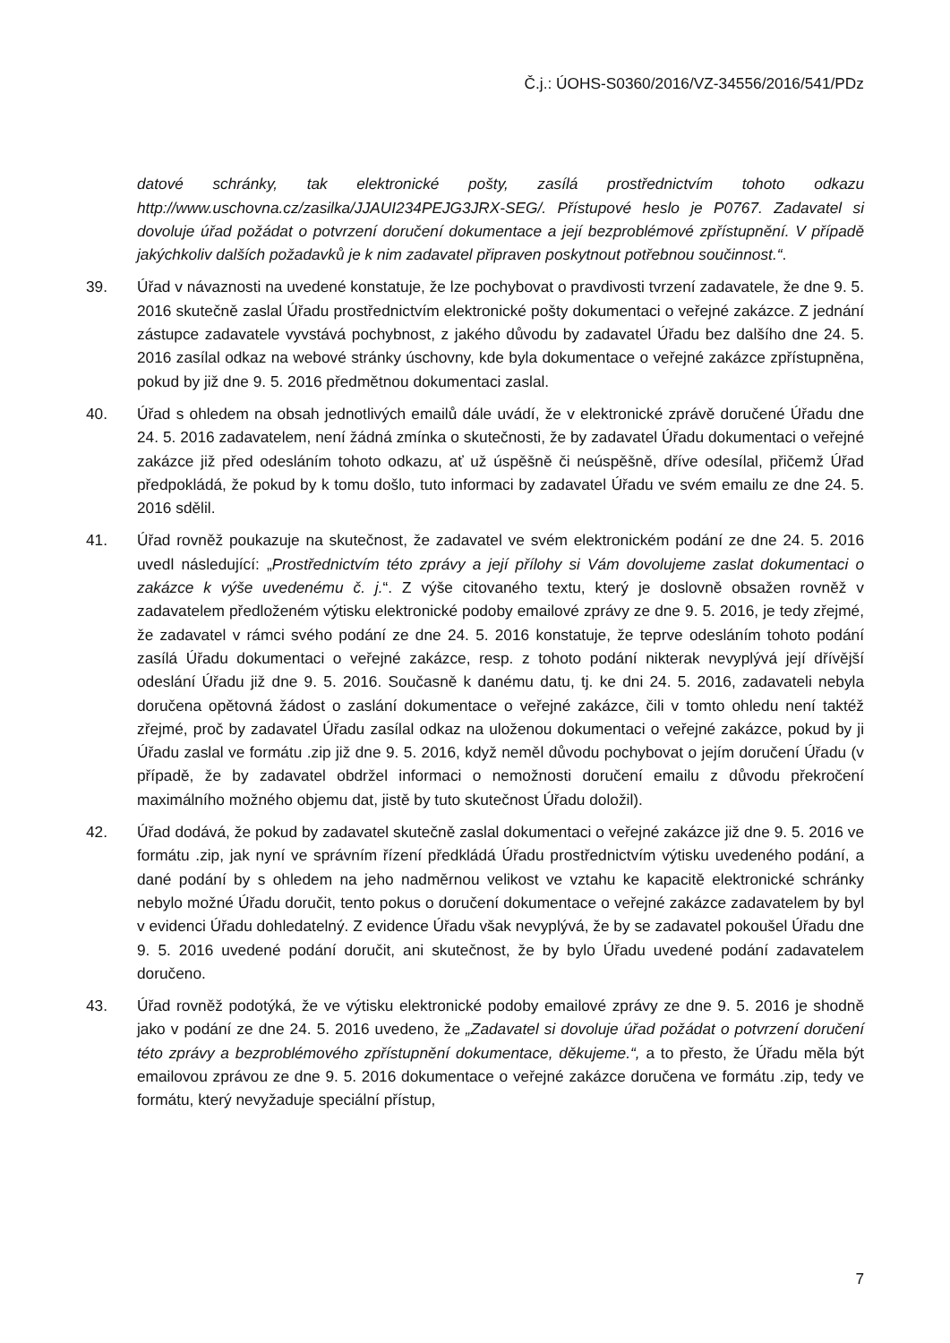Č.j.: ÚOHS-S0360/2016/VZ-34556/2016/541/PDz
datové schránky, tak elektronické pošty, zasílá prostřednictvím tohoto odkazu http://www.uschovna.cz/zasilka/JJAUI234PEJG3JRX-SEG/. Přístupové heslo je P0767. Zadavatel si dovoluje úřad požádat o potvrzení doručení dokumentace a její bezproblémové zpřístupnění. V případě jakýchkoliv dalších požadavků je k nim zadavatel připraven poskytnout potřebnou součinnost.“.
39. Úřad v návaznosti na uvedené konstatuje, že lze pochybovat o pravdivosti tvrzení zadavatele, že dne 9. 5. 2016 skutečně zaslal Úřadu prostřednictvím elektronické pošty dokumentaci o veřejné zakázce. Z jednání zástupce zadavatele vyvstává pochybnost, z jakého důvodu by zadavatel Úřadu bez dalšího dne 24. 5. 2016 zasílal odkaz na webové stránky úschovny, kde byla dokumentace o veřejné zakázce zpřístupněna, pokud by již dne 9. 5. 2016 předmětnou dokumentaci zaslal.
40. Úřad s ohledem na obsah jednotlivých emailů dále uvádí, že v elektronické zprávě doručené Úřadu dne 24. 5. 2016 zadavatelem, není žádná zmínka o skutečnosti, že by zadavatel Úřadu dokumentaci o veřejné zakázce již před odesláním tohoto odkazu, ať už úspěšně či neúspěšně, dříve odesílal, přičemž Úřad předpokládá, že pokud by k tomu došlo, tuto informaci by zadavatel Úřadu ve svém emailu ze dne 24. 5. 2016 sdělil.
41. Úřad rovněž poukazuje na skutečnost, že zadavatel ve svém elektronickém podání ze dne 24. 5. 2016 uvedl následující: „Prostřednictvím této zprávy a její přílohy si Vám dovolujeme zaslat dokumentaci o zakázce k výše uvedenému č. j.“. Z výše citovaného textu, který je doslovně obsažen rovněž v zadavatelem předloženém výtisku elektronické podoby emailové zprávy ze dne 9. 5. 2016, je tedy zřejmé, že zadavatel v rámci svého podání ze dne 24. 5. 2016 konstatuje, že teprve odesláním tohoto podání zasílá Úřadu dokumentaci o veřejné zakázce, resp. z tohoto podání nikterak nevyplývá její dřívější odeslání Úřadu již dne 9. 5. 2016. Současně k danému datu, tj. ke dni 24. 5. 2016, zadavateli nebyla doručena opětovná žádost o zaslání dokumentace o veřejné zakázce, čili v tomto ohledu není taktéž zřejmé, proč by zadavatel Úřadu zasílal odkaz na uloženou dokumentaci o veřejné zakázce, pokud by ji Úřadu zaslal ve formátu .zip již dne 9. 5. 2016, když neměl důvodu pochybovat o jejím doručení Úřadu (v případě, že by zadavatel obdržel informaci o nemožnosti doručení emailu z důvodu překročení maximálního možného objemu dat, jistě by tuto skutečnost Úřadu doložil).
42. Úřad dodává, že pokud by zadavatel skutečně zaslal dokumentaci o veřejné zakázce již dne 9. 5. 2016 ve formátu .zip, jak nyní ve správním řízení předkládá Úřadu prostřednictvím výtisku uvedeného podání, a dané podání by s ohledem na jeho nadměrnou velikost ve vztahu ke kapacitě elektronické schránky nebylo možné Úřadu doručit, tento pokus o doručení dokumentace o veřejné zakázce zadavatelem by byl v evidenci Úřadu dohledatelný. Z evidence Úřadu však nevyplývá, že by se zadavatel pokoušel Úřadu dne 9. 5. 2016 uvedené podání doručit, ani skutečnost, že by bylo Úřadu uvedené podání zadavatelem doručeno.
43. Úřad rovněž podotýká, že ve výtisku elektronické podoby emailové zprávy ze dne 9. 5. 2016 je shodně jako v podání ze dne 24. 5. 2016 uvedeno, že „Zadavatel si dovoluje úřad požádat o potvrzení doručení této zprávy a bezproblémového zpřístupnění dokumentace, děkujeme.“, a to přesto, že Úřadu měla být emailovou zprávou ze dne 9. 5. 2016 dokumentace o veřejné zakázce doručena ve formátu .zip, tedy ve formátu, který nevyžaduje speciální přístup,
7